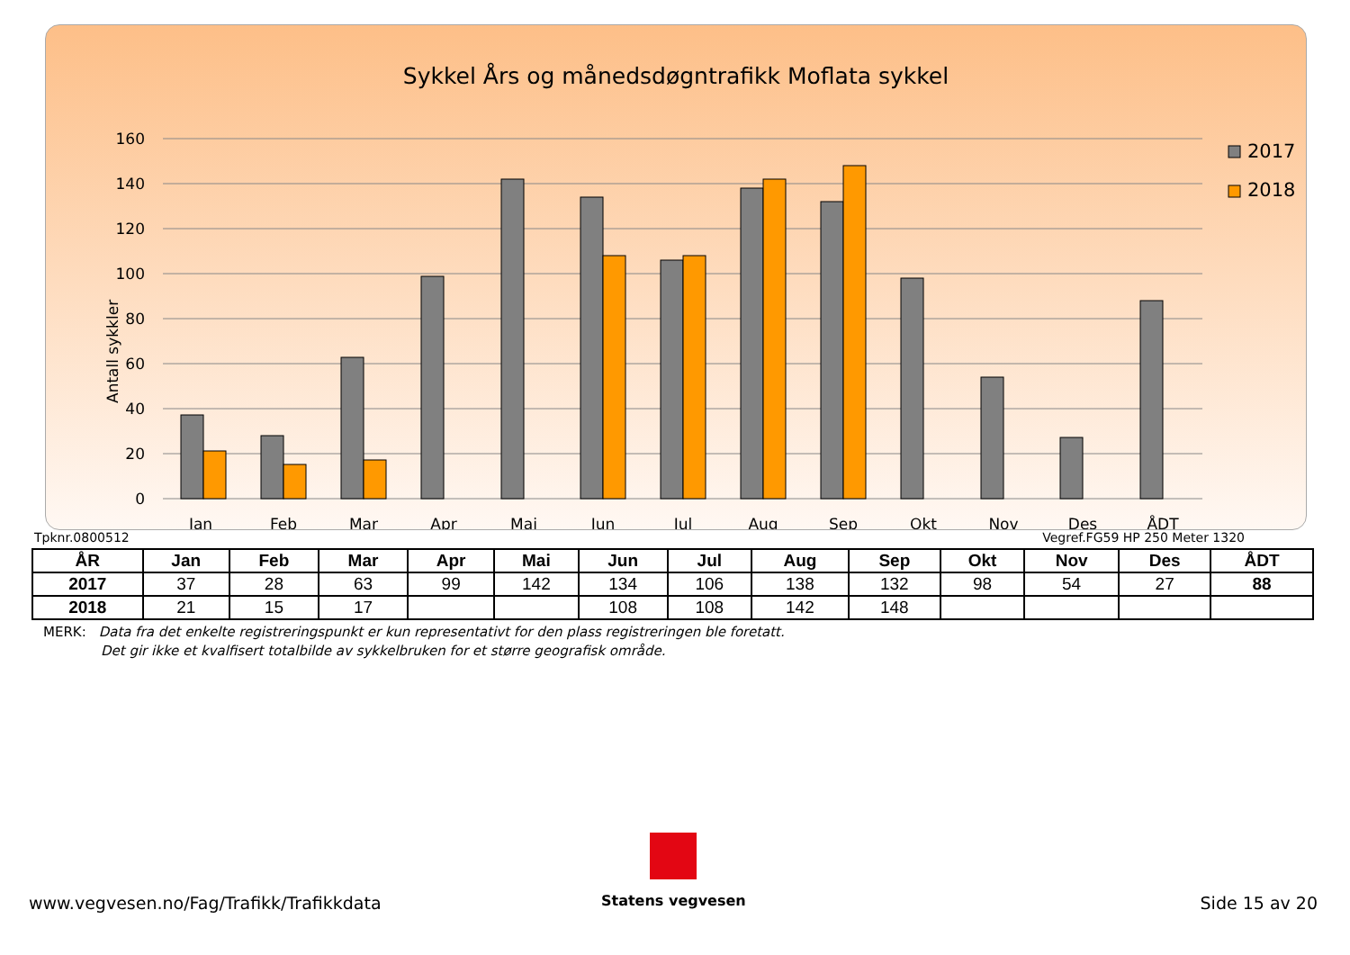Sykkel Års og månedsdøgntrafikk Moflata sykkel
Antall sykkler
160
140
120
100
80
60
40
20
0
Jan
Feb
Mar
Apr
Mai
Jun
Jul
Aug
Sep
Okt
Nov
Des
ÅDT
2017
2018
Tpknr.0800512 Vegref.FG59 HP 250 Meter 1320
| ÅR | Jan | Feb | Mar | Apr | Mai | Jun | Jul | Aug | Sep | Okt | Nov | Des | ÅDT |
| --- | --- | --- | --- | --- | --- | --- | --- | --- | --- | --- | --- | --- | --- |
| 2017 | 37 | 28 | 63 | 99 | 142 | 134 | 106 | 138 | 132 | 98 | 54 | 27 | 88 |
| 2018 | 21 | 15 | 17 | | | 108 | 108 | 142 | 148 | | | | |
MERK: Data fra det enkelte registreringspunkt er kun representativt for den plass registreringen ble foretatt.
Det gir ikke et kvalfisert totalbilde av sykkelbruken for et større geografisk område.
Statens vegvesen
www.vegvesen.no/Fag/Trafikk/Trafikkdata Side 15 av 20